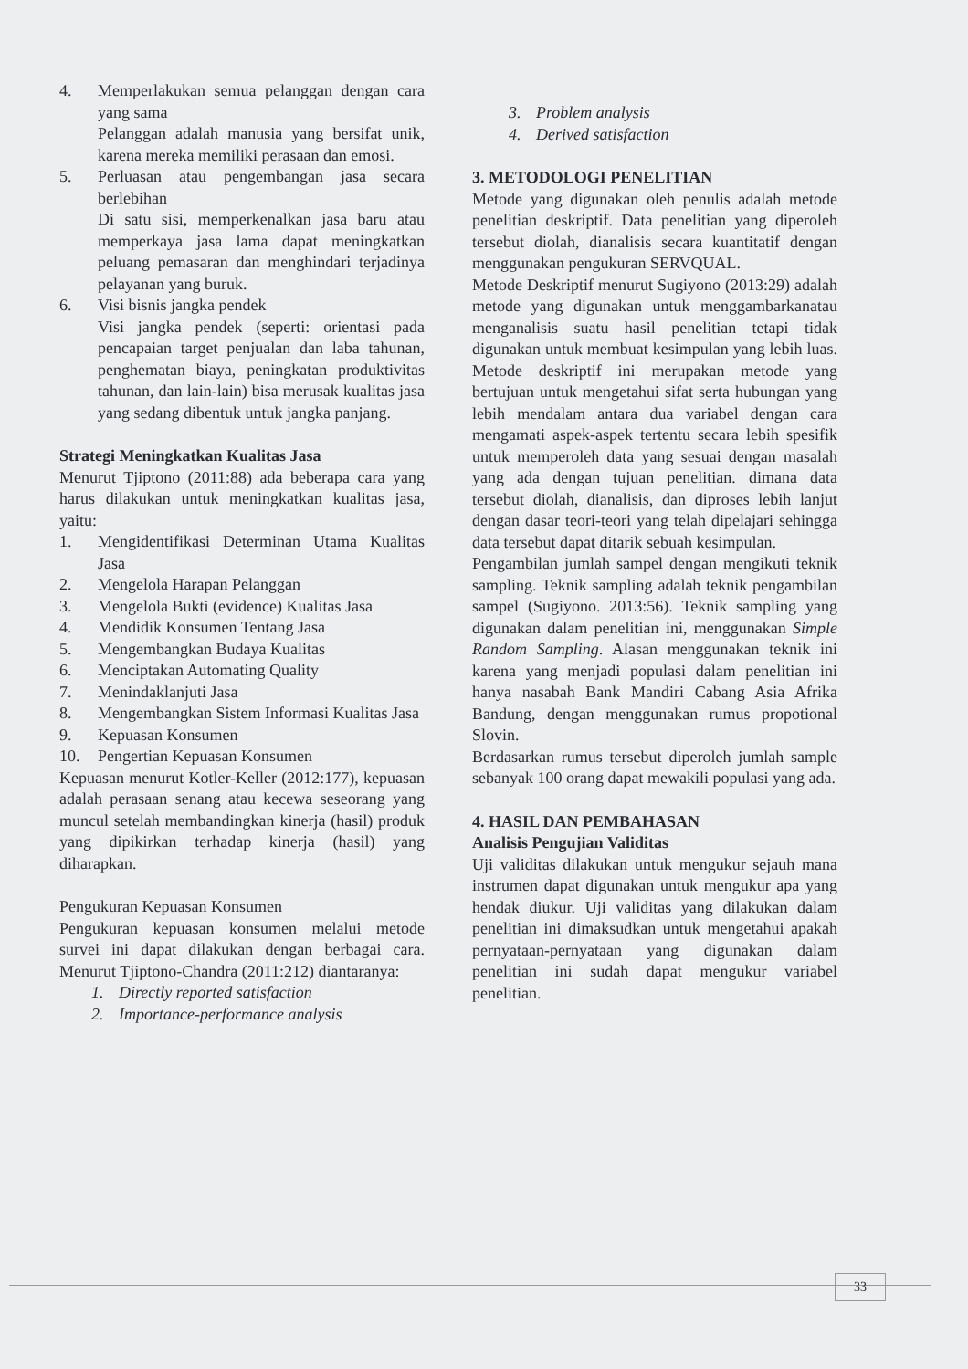4. Memperlakukan semua pelanggan dengan cara yang sama
Pelanggan adalah manusia yang bersifat unik, karena mereka memiliki perasaan dan emosi.
5. Perluasan atau pengembangan jasa secara berlebihan
Di satu sisi, memperkenalkan jasa baru atau memperkaya jasa lama dapat meningkatkan peluang pemasaran dan menghindari terjadinya pelayanan yang buruk.
6. Visi bisnis jangka pendek
Visi jangka pendek (seperti: orientasi pada pencapaian target penjualan dan laba tahunan, penghematan biaya, peningkatan produktivitas tahunan, dan lain-lain) bisa merusak kualitas jasa yang sedang dibentuk untuk jangka panjang.
Strategi Meningkatkan Kualitas Jasa
Menurut Tjiptono (2011:88) ada beberapa cara yang harus dilakukan untuk meningkatkan kualitas jasa, yaitu:
1. Mengidentifikasi Determinan Utama Kualitas Jasa
2. Mengelola Harapan Pelanggan
3. Mengelola Bukti (evidence) Kualitas Jasa
4. Mendidik Konsumen Tentang Jasa
5. Mengembangkan Budaya Kualitas
6. Menciptakan Automating Quality
7. Menindaklanjuti Jasa
8. Mengembangkan Sistem Informasi Kualitas Jasa
9. Kepuasan Konsumen
10. Pengertian Kepuasan Konsumen
Kepuasan menurut Kotler-Keller (2012:177), kepuasan adalah perasaan senang atau kecewa seseorang yang muncul setelah membandingkan kinerja (hasil) produk yang dipikirkan terhadap kinerja (hasil) yang diharapkan.
Pengukuran Kepuasan Konsumen
Pengukuran kepuasan konsumen melalui metode survei ini dapat dilakukan dengan berbagai cara. Menurut Tjiptono-Chandra (2011:212) diantaranya:
1. Directly reported satisfaction
2. Importance-performance analysis
3. Problem analysis
4. Derived satisfaction
3. METODOLOGI PENELITIAN
Metode yang digunakan oleh penulis adalah metode penelitian deskriptif. Data penelitian yang diperoleh tersebut diolah, dianalisis secara kuantitatif dengan menggunakan pengukuran SERVQUAL.
Metode Deskriptif menurut Sugiyono (2013:29) adalah metode yang digunakan untuk menggambarkanatau menganalisis suatu hasil penelitian tetapi tidak digunakan untuk membuat kesimpulan yang lebih luas. Metode deskriptif ini merupakan metode yang bertujuan untuk mengetahui sifat serta hubungan yang lebih mendalam antara dua variabel dengan cara mengamati aspek-aspek tertentu secara lebih spesifik untuk memperoleh data yang sesuai dengan masalah yang ada dengan tujuan penelitian. dimana data tersebut diolah, dianalisis, dan diproses lebih lanjut dengan dasar teori-teori yang telah dipelajari sehingga data tersebut dapat ditarik sebuah kesimpulan.
Pengambilan jumlah sampel dengan mengikuti teknik sampling. Teknik sampling adalah teknik pengambilan sampel (Sugiyono. 2013:56). Teknik sampling yang digunakan dalam penelitian ini, menggunakan Simple Random Sampling. Alasan menggunakan teknik ini karena yang menjadi populasi dalam penelitian ini hanya nasabah Bank Mandiri Cabang Asia Afrika Bandung, dengan menggunakan rumus propotional Slovin.
Berdasarkan rumus tersebut diperoleh jumlah sample sebanyak 100 orang dapat mewakili populasi yang ada.
4. HASIL DAN PEMBAHASAN
Analisis Pengujian Validitas
Uji validitas dilakukan untuk mengukur sejauh mana instrumen dapat digunakan untuk mengukur apa yang hendak diukur. Uji validitas yang dilakukan dalam penelitian ini dimaksudkan untuk mengetahui apakah pernyataan-pernyataan yang digunakan dalam penelitian ini sudah dapat mengukur variabel penelitian.
33